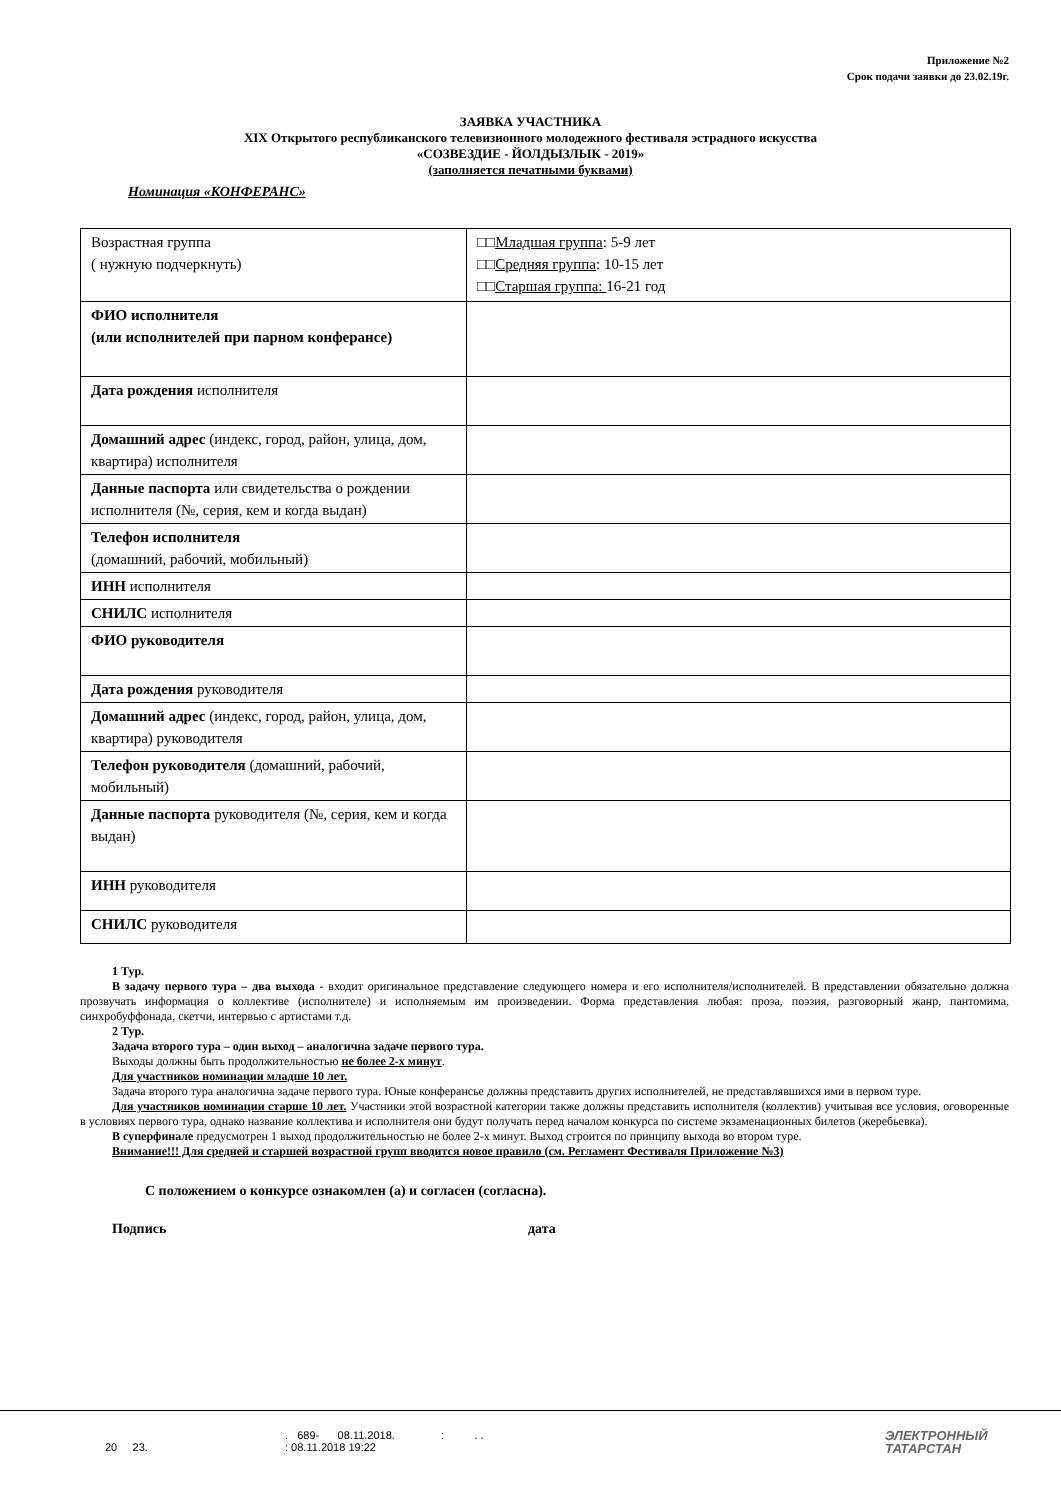Приложение №2
Срок подачи заявки до 23.02.19г.
ЗАЯВКА УЧАСТНИКА
XIX Открытого республиканского телевизионного молодежного фестиваля эстрадного искусства
«СОЗВЕЗДИЕ - ЙОЛДЫЗЛЫК - 2019»
(заполняется печатными буквами)
Номинация «КОНФЕРАНС»
| Возрастная группа ( нужную подчеркнуть) | □□ Младшая группа : 5-9 лет □□ Средняя группа : 10-15 лет □□ Старшая группа: 16-21 год |
| ФИО исполнителя (или исполнителей при парном конферансе) | |
| Дата рождения исполнителя | |
| Домашний адрес (индекс, город, район, улица, дом, квартира) исполнителя | |
| Данные паспорта или свидетельства о рождении исполнителя (№, серия, кем и когда выдан) | |
| Телефон исполнителя (домашний, рабочий, мобильный) | |
| ИНН исполнителя | |
| СНИЛС исполнителя | |
| ФИО руководителя | |
| Дата рождения руководителя | |
| Домашний адрес (индекс, город, район, улица, дом, квартира) руководителя | |
| Телефон руководителя (домашний, рабочий, мобильный) | |
| Данные паспорта руководителя (№, серия, кем и когда выдан) | |
| ИНН руководителя | |
| СНИЛС руководителя | |
1 Тур.
В задачу первого тура – два выхода - входит оригинальное представление следующего номера и его исполнителя/исполнителей. В представлении обязательно должна прозвучать информация о коллективе (исполнителе) и исполняемым им произведении. Форма представления любая: проза, поэзия, разговорный жанр, пантомима, синхробуффонада, скетчи, интервью с артистами т.д.
2 Тур.
Задача второго тура – один выход – аналогична задаче первого тура.
Выходы должны быть продолжительностью не более 2-х минут.
Для участников номинации младше 10 лет.
Задача второго тура аналогична задаче первого тура. Юные конферансье должны представить других исполнителей, не представлявшихся ими в первом туре.
Для участников номинации старше 10 лет. Участники этой возрастной категории также должны представить исполнителя (коллектив) учитывая все условия, оговоренные в условиях первого тура, однако название коллектива и исполнителя они будут получать перед началом конкурса по системе экзаменационных билетов (жеребьевка).
В суперфинале предусмотрен 1 выход продолжительностью не более 2-х минут. Выход строится по принципу выхода во втором туре.
Внимание!!! Для средней и старшей возрастной групп вводится новое правило (см. Регламент Фестиваля Приложение №3)
С положением о конкурсе ознакомлен (а) и согласен (согласна).
Подпись дата
20 23. . 689- 08.11.2018. : . .
: 08.11.2018 19:22
ЭЛЕКТРОННЫЙ
ТАТАРСТАН